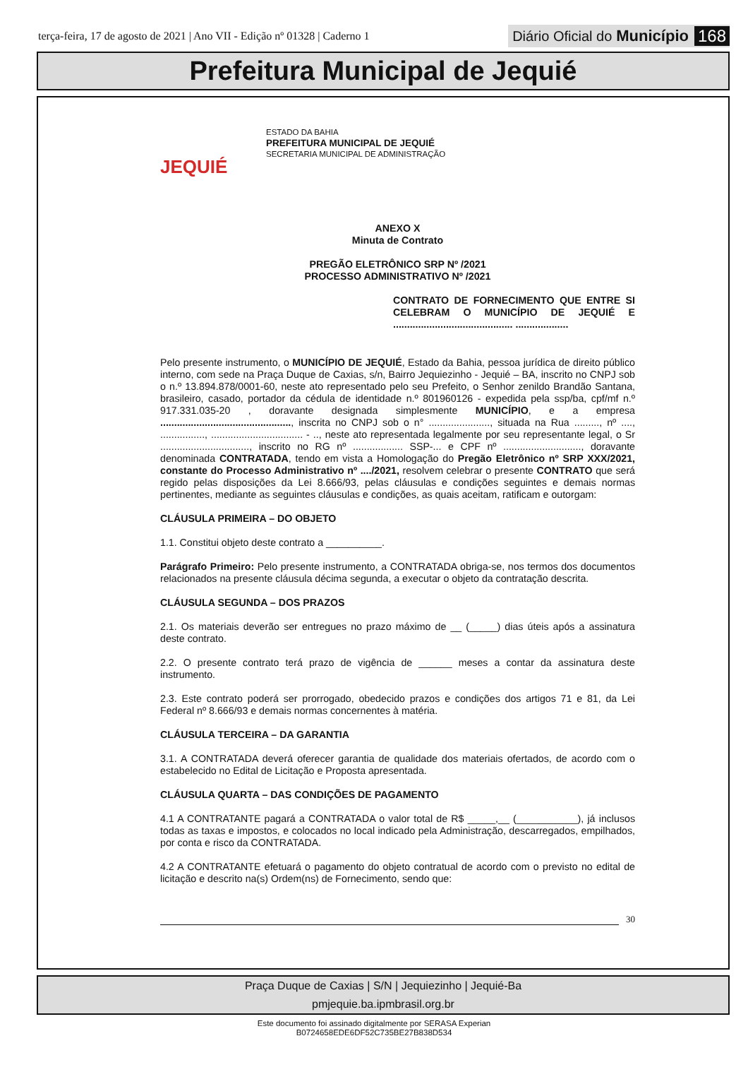terça-feira, 17 de agosto de 2021 | Ano VII - Edição nº 01328 | Caderno 1
Diário Oficial do Município 168
Prefeitura Municipal de Jequié
JEQUIÉ
ESTADO DA BAHIA
PREFEITURA MUNICIPAL DE JEQUIÉ
SECRETARIA MUNICIPAL DE ADMINISTRAÇÃO
ANEXO X
Minuta de Contrato
PREGÃO ELETRÔNICO SRP Nº /2021
PROCESSO ADMINISTRATIVO Nº /2021
CONTRATO DE FORNECIMENTO QUE ENTRE SI CELEBRAM O MUNICÍPIO DE JEQUIÉ E ........................................... ...................
Pelo presente instrumento, o MUNICÍPIO DE JEQUIÉ, Estado da Bahia, pessoa jurídica de direito público interno, com sede na Praça Duque de Caxias, s/n, Bairro Jequiezinho - Jequié – BA, inscrito no CNPJ sob o n.º 13.894.878/0001-60, neste ato representado pelo seu Prefeito, o Senhor zenildo Brandão Santana, brasileiro, casado, portador da cédula de identidade n.º 801960126 - expedida pela ssp/ba, cpf/mf n.º 917.331.035-20 , doravante designada simplesmente MUNICÍPIO, e a empresa ..............................................., inscrita no CNPJ sob o n° ......................, situada na Rua ........., nº ...., ................, ................................. - .., neste ato representada legalmente por seu representante legal, o Sr ................................, inscrito no RG nº .................. SSP-... e CPF nº ............................, doravante denominada CONTRATADA, tendo em vista a Homologação do Pregão Eletrônico nº SRP XXX/2021, constante do Processo Administrativo nº ..../2021, resolvem celebrar o presente CONTRATO que será regido pelas disposições da Lei 8.666/93, pelas cláusulas e condições seguintes e demais normas pertinentes, mediante as seguintes cláusulas e condições, as quais aceitam, ratificam e outorgam:
CLÁUSULA PRIMEIRA – DO OBJETO
1.1. Constitui objeto deste contrato a __________.
Parágrafo Primeiro: Pelo presente instrumento, a CONTRATADA obriga-se, nos termos dos documentos relacionados na presente cláusula décima segunda, a executar o objeto da contratação descrita.
CLÁUSULA SEGUNDA – DOS PRAZOS
2.1. Os materiais deverão ser entregues no prazo máximo de __ (_____) dias úteis após a assinatura deste contrato.
2.2. O presente contrato terá prazo de vigência de ______ meses a contar da assinatura deste instrumento.
2.3. Este contrato poderá ser prorrogado, obedecido prazos e condições dos artigos 71 e 81, da Lei Federal nº 8.666/93 e demais normas concernentes à matéria.
CLÁUSULA TERCEIRA – DA GARANTIA
3.1. A CONTRATADA deverá oferecer garantia de qualidade dos materiais ofertados, de acordo com o estabelecido no Edital de Licitação e Proposta apresentada.
CLÁUSULA QUARTA – DAS CONDIÇÕES DE PAGAMENTO
4.1 A CONTRATANTE pagará a CONTRATADA o valor total de R$ _____,__ (___________), já inclusos todas as taxas e impostos, e colocados no local indicado pela Administração, descarregados, empilhados, por conta e risco da CONTRATADA.
4.2 A CONTRATANTE efetuará o pagamento do objeto contratual de acordo com o previsto no edital de licitação e descrito na(s) Ordem(ns) de Fornecimento, sendo que:
30
Praça Duque de Caxias | S/N | Jequiezinho | Jequié-Ba
pmjequie.ba.ipmbrasil.org.br
Este documento foi assinado digitalmente por SERASA Experian
B0724658EDE6DF52C735BE27B838D534